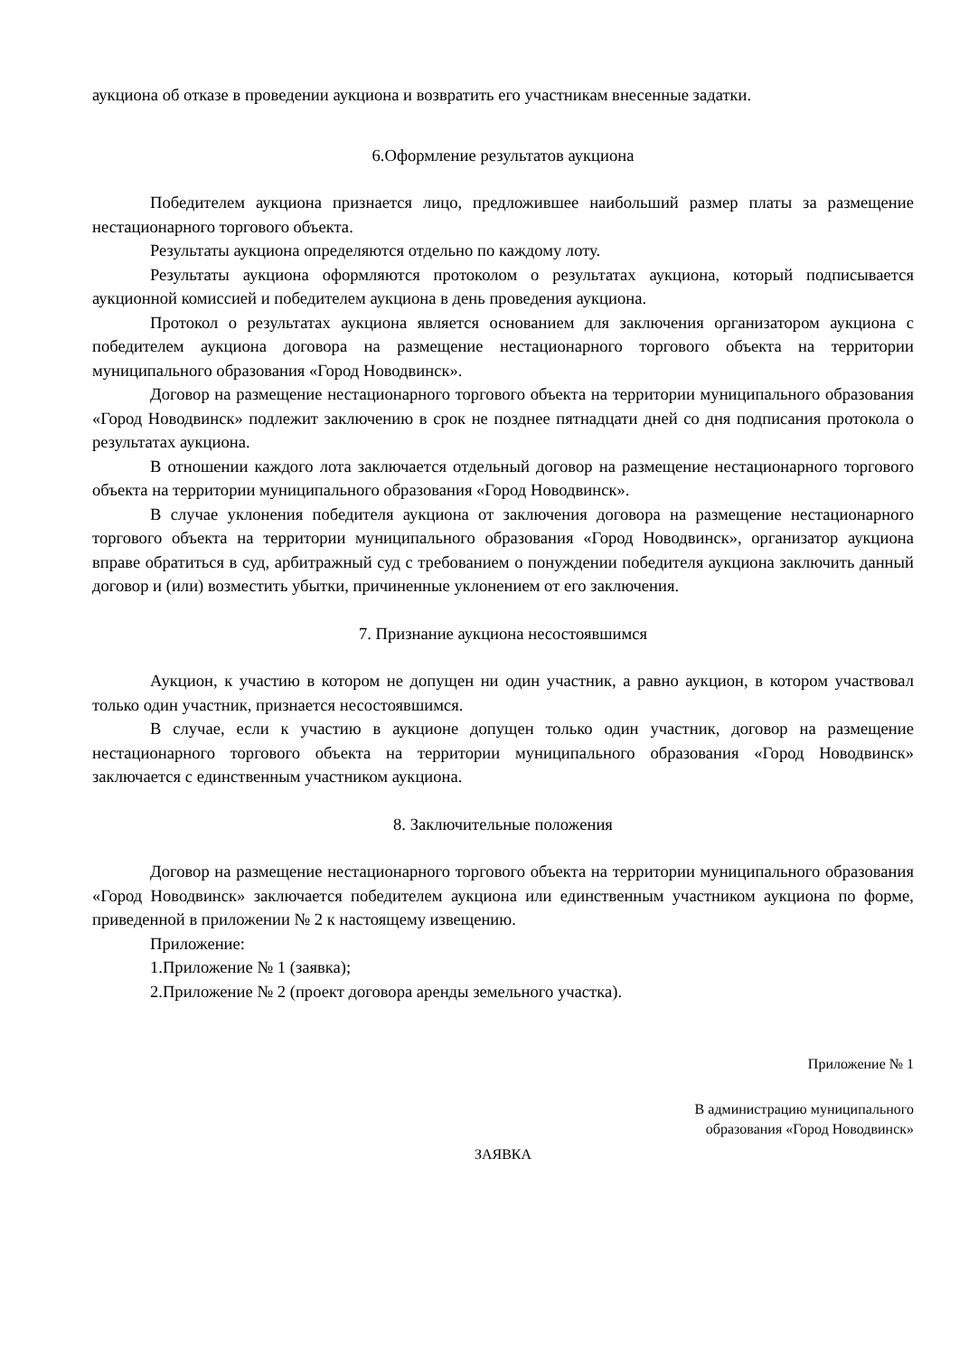аукциона об отказе в проведении аукциона и возвратить его участникам внесенные задатки.
6.Оформление результатов аукциона
Победителем аукциона признается лицо, предложившее наибольший размер платы за размещение нестационарного торгового объекта.
Результаты аукциона определяются отдельно по каждому лоту.
Результаты аукциона оформляются протоколом о результатах аукциона, который подписывается аукционной комиссией и победителем аукциона в день проведения аукциона.
Протокол о результатах аукциона является основанием для заключения организатором аукциона с победителем аукциона договора на размещение нестационарного торгового объекта на территории муниципального образования «Город Новодвинск».
Договор на размещение нестационарного торгового объекта на территории муниципального образования «Город Новодвинск» подлежит заключению в срок не позднее пятнадцати дней со дня подписания протокола о результатах аукциона.
В отношении каждого лота заключается отдельный договор на размещение нестационарного торгового объекта на территории муниципального образования «Город Новодвинск».
В случае уклонения победителя аукциона от заключения договора на размещение нестационарного торгового объекта на территории муниципального образования «Город Новодвинск», организатор аукциона вправе обратиться в суд, арбитражный суд с требованием о понуждении победителя аукциона заключить данный договор и (или) возместить убытки, причиненные уклонением от его заключения.
7. Признание аукциона несостоявшимся
Аукцион, к участию в котором не допущен ни один участник, а равно аукцион, в котором участвовал только один участник, признается несостоявшимся.
В случае, если к участию в аукционе допущен только один участник, договор на размещение нестационарного торгового объекта на территории муниципального образования «Город Новодвинск» заключается с единственным участником аукциона.
8. Заключительные положения
Договор на размещение нестационарного торгового объекта на территории муниципального образования «Город Новодвинск» заключается победителем аукциона или единственным участником аукциона по форме, приведенной в приложении № 2 к настоящему извещению.
Приложение:
1.Приложение № 1 (заявка);
2.Приложение № 2 (проект договора аренды земельного участка).
Приложение № 1
В администрацию муниципального
образования «Город Новодвинск»
ЗАЯВКА